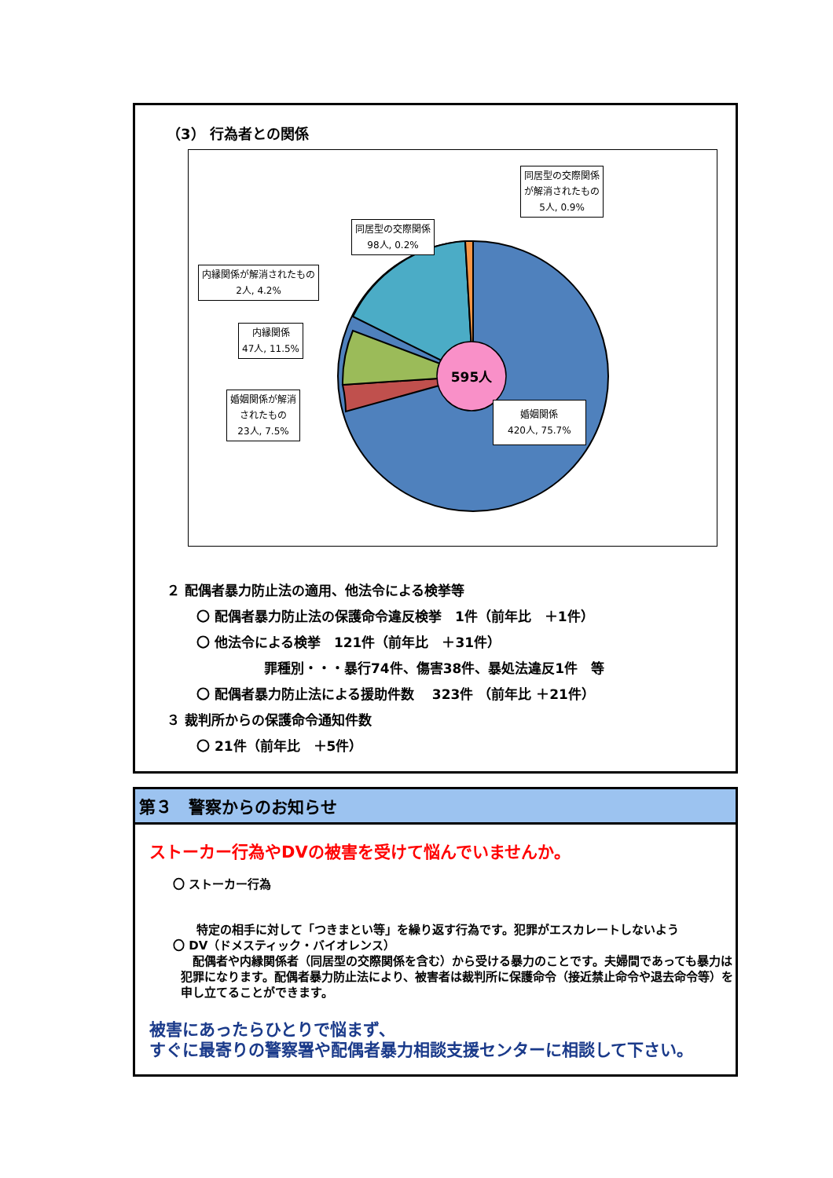（3） 行為者との関係
595人
同居型の交際関係
が解消されたもの
5人, 0.9%
同居型の交際関係
98人, 0.2%
内縁関係が解消されたもの
2人, 4.2%
内縁関係
47人, 11.5%
婚姻関係が解消
されたもの
23人, 7.5%
婚姻関係
420人, 75.7%
２ 配偶者暴力防止法の適用、他法令による検挙等
〇 配偶者暴力防止法の保護命令違反検挙　1件（前年比　＋1件）
〇 他法令による検挙　121件（前年比　＋31件）
罪種別・・・暴行74件、傷害38件、暴処法違反1件　等
〇 配偶者暴力防止法による援助件数　 323件 （前年比 ＋21件）
３ 裁判所からの保護命令通知件数
〇 21件（前年比　＋5件）
第３　警察からのお知らせ
ストーカー行為やDVの被害を受けて悩んでいませんか。
〇 ストーカー行為
特定の相手に対して「つきまとい等」を繰り返す行為です。犯罪がエスカレートしないよう
〇 DV（ドメスティック・バイオレンス）
　配偶者や内縁関係者（同居型の交際関係を含む）から受ける暴力のことです。夫婦間であっても暴力は犯罪になります。配偶者暴力防止法により、被害者は裁判所に保護命令（接近禁止命令や退去命令等）を申し立てることができます。
被害にあったらひとりで悩まず、
すぐに最寄りの警察署や配偶者暴力相談支援センターに相談して下さい。